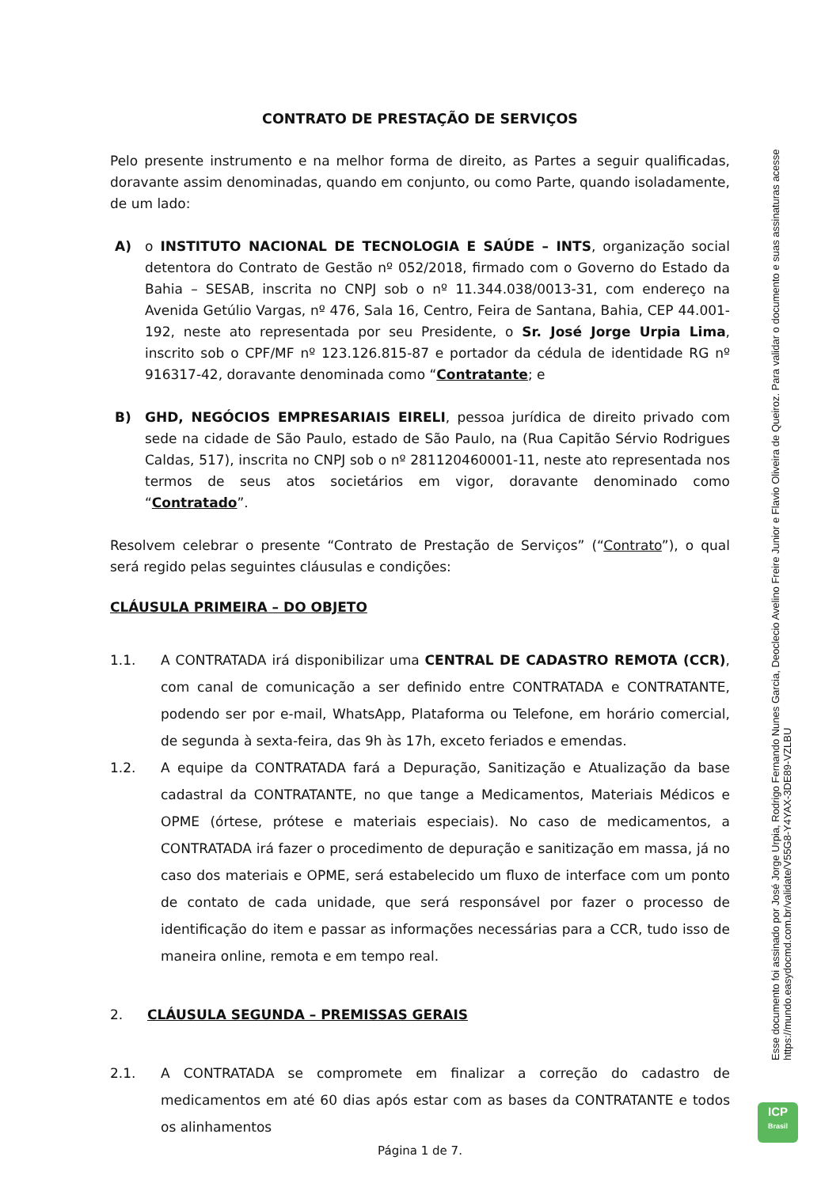CONTRATO DE PRESTAÇÃO DE SERVIÇOS
Pelo presente instrumento e na melhor forma de direito, as Partes a seguir qualificadas, doravante assim denominadas, quando em conjunto, ou como Parte, quando isoladamente, de um lado:
A) o INSTITUTO NACIONAL DE TECNOLOGIA E SAÚDE – INTS, organização social detentora do Contrato de Gestão nº 052/2018, firmado com o Governo do Estado da Bahia – SESAB, inscrita no CNPJ sob o nº 11.344.038/0013-31, com endereço na Avenida Getúlio Vargas, nº 476, Sala 16, Centro, Feira de Santana, Bahia, CEP 44.001-192, neste ato representada por seu Presidente, o Sr. José Jorge Urpia Lima, inscrito sob o CPF/MF nº 123.126.815-87 e portador da cédula de identidade RG nº 916317-42, doravante denominada como “Contratante; e
B) GHD, NEGÓCIOS EMPRESARIAIS EIRELI, pessoa jurídica de direito privado com sede na cidade de São Paulo, estado de São Paulo, na (Rua Capitão Sérvio Rodrigues Caldas, 517), inscrita no CNPJ sob o nº 281120460001-11, neste ato representada nos termos de seus atos societários em vigor, doravante denominado como “Contratado”.
Resolvem celebrar o presente “Contrato de Prestação de Serviços” (“Contrato”), o qual será regido pelas seguintes cláusulas e condições:
CLÁUSULA PRIMEIRA – DO OBJETO
1.1. A CONTRATADA irá disponibilizar uma CENTRAL DE CADASTRO REMOTA (CCR), com canal de comunicação a ser definido entre CONTRATADA e CONTRATANTE, podendo ser por e-mail, WhatsApp, Plataforma ou Telefone, em horário comercial, de segunda à sexta-feira, das 9h às 17h, exceto feriados e emendas.
1.2. A equipe da CONTRATADA fará a Depuração, Sanitização e Atualização da base cadastral da CONTRATANTE, no que tange a Medicamentos, Materiais Médicos e OPME (órtese, prótese e materiais especiais). No caso de medicamentos, a CONTRATADA irá fazer o procedimento de depuração e sanitização em massa, já no caso dos materiais e OPME, será estabelecido um fluxo de interface com um ponto de contato de cada unidade, que será responsável por fazer o processo de identificação do item e passar as informações necessárias para a CCR, tudo isso de maneira online, remota e em tempo real.
2. CLÁUSULA SEGUNDA – PREMISSAS GERAIS
2.1. A CONTRATADA se compromete em finalizar a correção do cadastro de medicamentos em até 60 dias após estar com as bases da CONTRATANTE e todos os alinhamentos
Esse documento foi assinado por José Jorge Urpia, Rodrigo Fernando Nunes Garcia, Deoclecio Avelino Freire Junior e Flavio Oliveira de Queiroz. Para validar o documento e suas assinaturas acesse https://mundo.easydocmd.com.br/validate/V55G8-Y4YAX-3DE89-VZLBU
ICP
Brasil
Página 1 de 7.